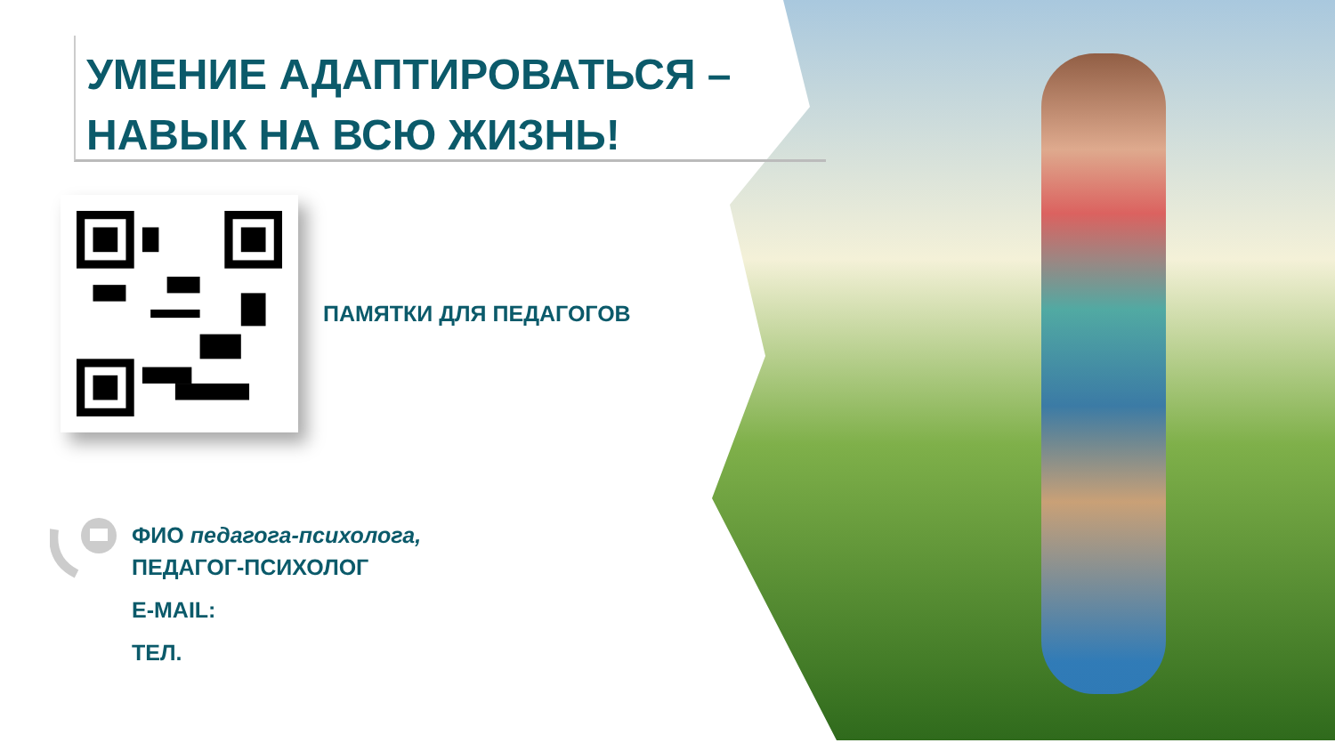УМЕНИЕ АДАПТИРОВАТЬСЯ –
НАВЫК НА ВСЮ ЖИЗНЬ!
ПАМЯТКИ ДЛЯ ПЕДАГОГОВ
ФИО педагога-психолога,
ПЕДАГОГ-ПСИХОЛОГ
E-MAIL:
ТЕЛ.